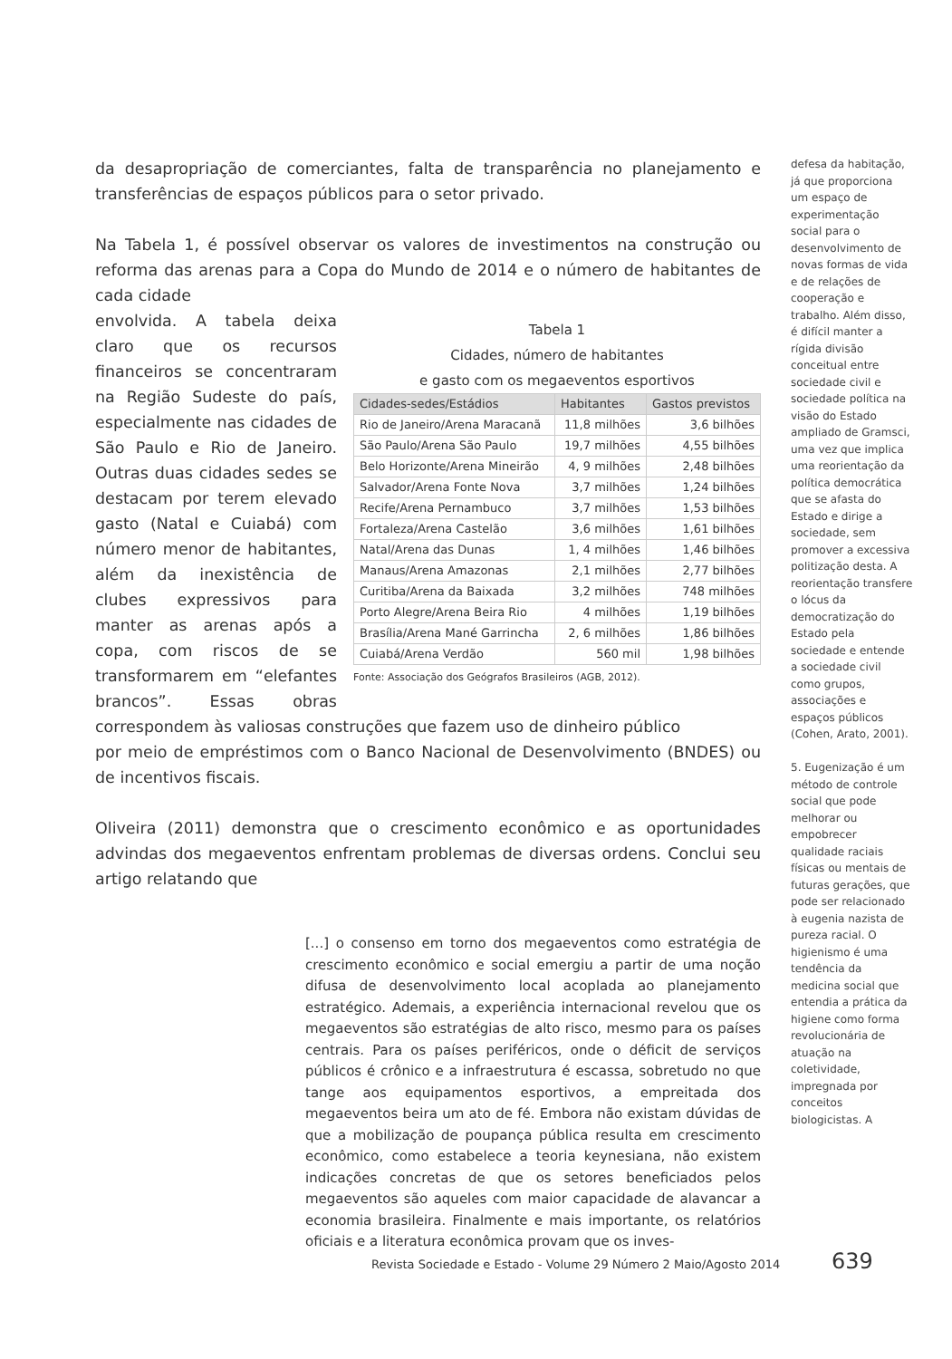da desapropriação de comerciantes, falta de transparência no planejamento e transferências de espaços públicos para o setor privado.
Na Tabela 1, é possível observar os valores de investimentos na construção ou reforma das arenas para a Copa do Mundo de 2014 e o número de habitantes de cada cidade
Tabela 1
Cidades, número de habitantes
e gasto com os megaeventos esportivos
| Cidades-sedes/Estádios | Habitantes | Gastos previstos |
| --- | --- | --- |
| Rio de Janeiro/Arena Maracanã | 11,8 milhões | 3,6 bilhões |
| São Paulo/Arena São Paulo | 19,7 milhões | 4,55 bilhões |
| Belo Horizonte/Arena Mineirão | 4, 9 milhões | 2,48 bilhões |
| Salvador/Arena Fonte Nova | 3,7 milhões | 1,24 bilhões |
| Recife/Arena Pernambuco | 3,7 milhões | 1,53 bilhões |
| Fortaleza/Arena Castelão | 3,6 milhões | 1,61 bilhões |
| Natal/Arena das Dunas | 1, 4 milhões | 1,46 bilhões |
| Manaus/Arena Amazonas | 2,1 milhões | 2,77 bilhões |
| Curitiba/Arena da Baixada | 3,2 milhões | 748 milhões |
| Porto Alegre/Arena Beira Rio | 4 milhões | 1,19 bilhões |
| Brasília/Arena Mané Garrincha | 2, 6 milhões | 1,86 bilhões |
| Cuiabá/Arena Verdão | 560 mil | 1,98 bilhões |
Fonte: Associação dos Geógrafos Brasileiros (AGB, 2012).
envolvida. A tabela deixa claro que os recursos financeiros se concentraram na Região Sudeste do país, especialmente nas cidades de São Paulo e Rio de Janeiro. Outras duas cidades sedes se destacam por terem elevado gasto (Natal e Cuiabá) com número menor de habitantes, além da inexistência de clubes expressivos para manter as arenas após a copa, com riscos de se transformarem em “elefantes brancos”. Essas obras correspondem às valiosas construções que fazem uso de dinheiro público
por meio de empréstimos com o Banco Nacional de Desenvolvimento (BNDES) ou de incentivos fiscais.
Oliveira (2011) demonstra que o crescimento econômico e as oportunidades advindas dos megaeventos enfrentam problemas de diversas ordens. Conclui seu artigo relatando que
[...] o consenso em torno dos megaeventos como estratégia de crescimento econômico e social emergiu a partir de uma noção difusa de desenvolvimento local acoplada ao planejamento estratégico. Ademais, a experiência internacional revelou que os megaeventos são estratégias de alto risco, mesmo para os países centrais. Para os países periféricos, onde o déficit de serviços públicos é crônico e a infraestrutura é escassa, sobretudo no que tange aos equipamentos esportivos, a empreitada dos megaeventos beira um ato de fé. Embora não existam dúvidas de que a mobilização de poupança pública resulta em crescimento econômico, como estabelece a teoria keynesiana, não existem indicações concretas de que os setores beneficiados pelos megaeventos são aqueles com maior capacidade de alavancar a economia brasileira. Finalmente e mais importante, os relatórios oficiais e a literatura econômica provam que os inves-
defesa da habitação, já que proporciona um espaço de experimentação social para o desenvolvimento de novas formas de vida e de relações de cooperação e trabalho. Além disso, é difícil manter a rígida divisão conceitual entre sociedade civil e sociedade política na visão do Estado ampliado de Gramsci, uma vez que implica uma reorientação da política democrática que se afasta do Estado e dirige a sociedade, sem promover a excessiva politização desta. A reorientação transfere o lócus da democratização do Estado pela sociedade e entende a sociedade civil como grupos, associações e espaços públicos (Cohen, Arato, 2001).
5. Eugenização é um método de controle social que pode melhorar ou empobrecer qualidade raciais físicas ou mentais de futuras gerações, que pode ser relacionado à eugenia nazista de pureza racial. O higienismo é uma tendência da medicina social que entendia a prática da higiene como forma revolucionária de atuação na coletividade, impregnada por conceitos biologicistas. A
Revista Sociedade e Estado - Volume 29 Número 2 Maio/Agosto 2014
639